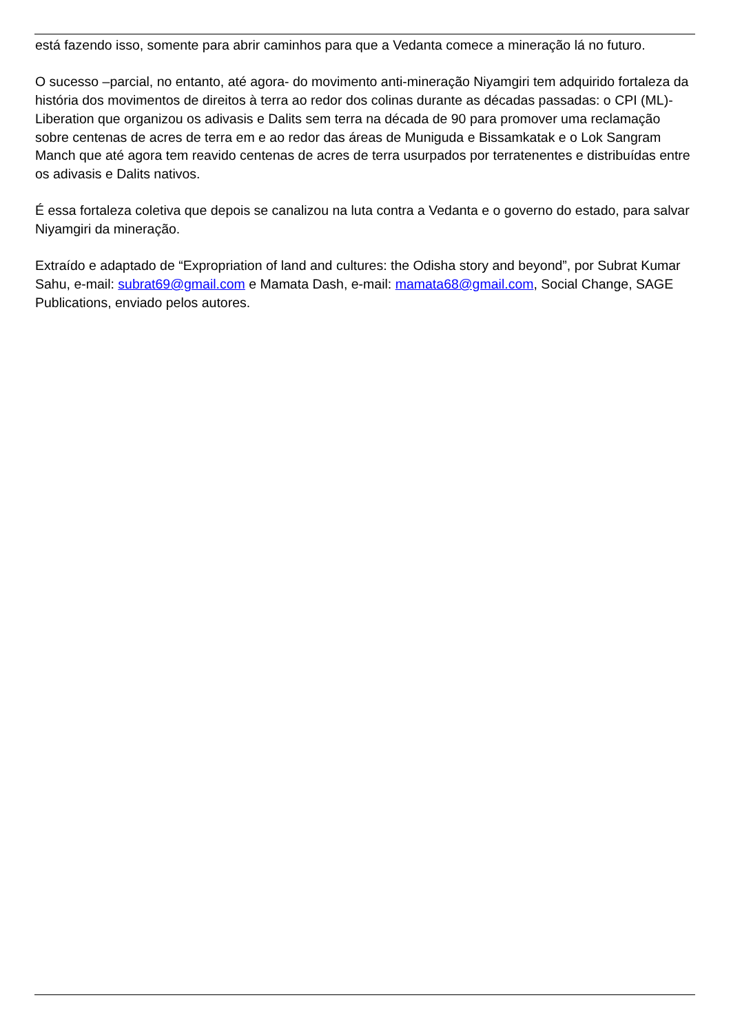está fazendo isso, somente para abrir caminhos para que a Vedanta comece a mineração lá no futuro.
O sucesso –parcial, no entanto, até agora- do movimento anti-mineração Niyamgiri tem adquirido fortaleza da história dos movimentos de direitos à terra ao redor dos colinas durante as décadas passadas: o CPI (ML)-Liberation que organizou os adivasis e Dalits sem terra na década de 90 para promover uma reclamação sobre centenas de acres de terra em e ao redor das áreas de Muniguda e Bissamkatak e o Lok Sangram Manch que até agora tem reavido centenas de acres de terra usurpados por terratenentes e distribuídas entre os adivasis e Dalits nativos.
É essa fortaleza coletiva que depois se canalizou na luta contra a Vedanta e o governo do estado, para salvar Niyamgiri da mineração.
Extraído e adaptado de “Expropriation of land and cultures: the Odisha story and beyond”, por Subrat Kumar Sahu, e-mail: subrat69@gmail.com e Mamata Dash, e-mail: mamata68@gmail.com, Social Change, SAGE Publications, enviado pelos autores.